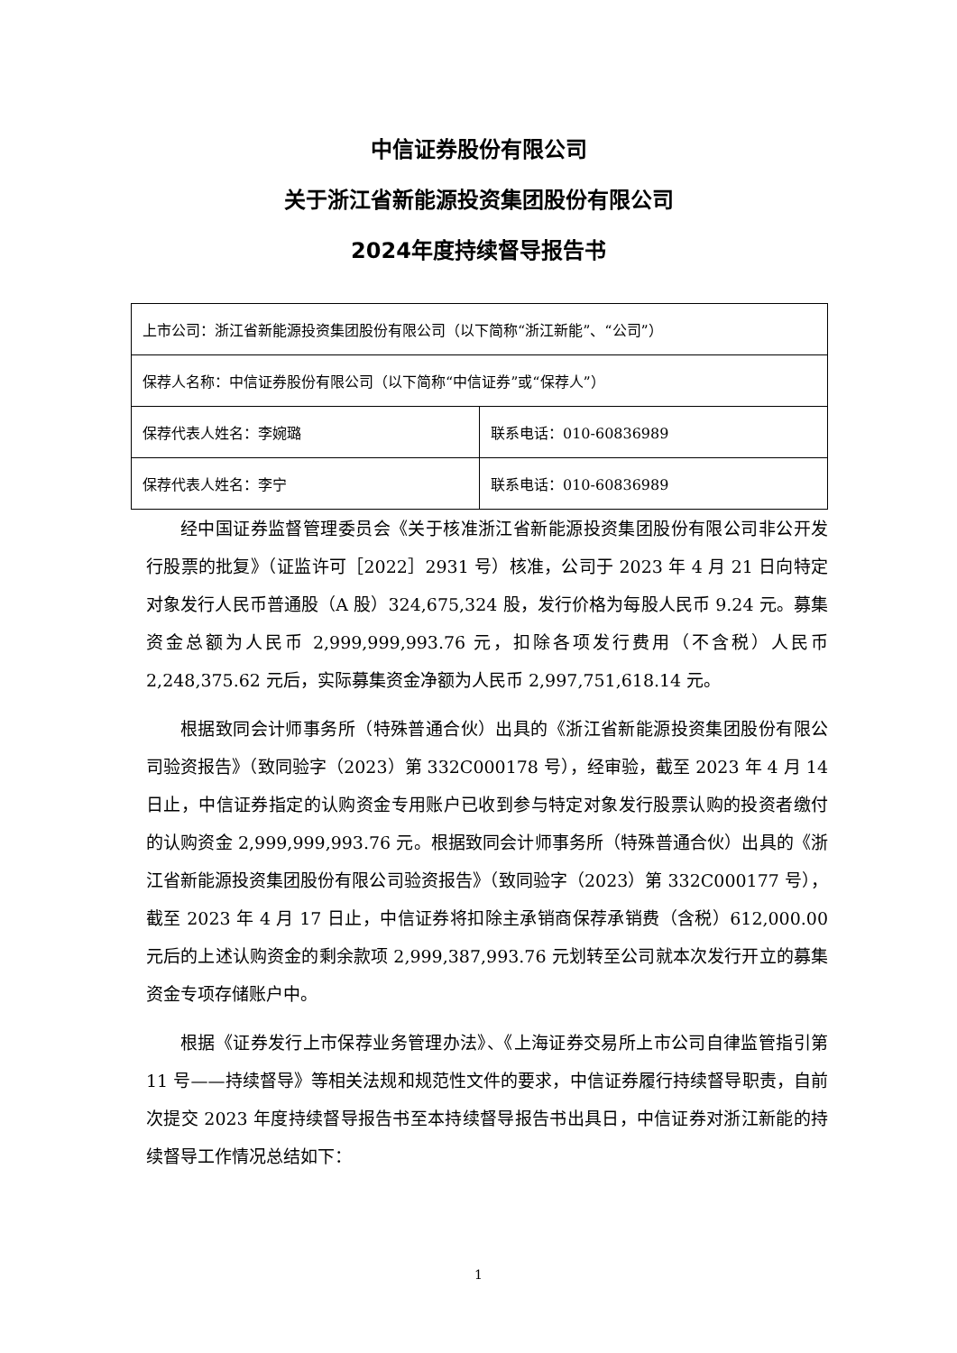中信证券股份有限公司
关于浙江省新能源投资集团股份有限公司
2024年度持续督导报告书
| 上市公司：浙江省新能源投资集团股份有限公司（以下简称“浙江新能”、“公司”） | |
| 保荐人名称：中信证券股份有限公司（以下简称“中信证券”或“保荐人”） | |
| 保荐代表人姓名：李婉璐 | 联系电话：010-60836989 |
| 保荐代表人姓名：李宁 | 联系电话：010-60836989 |
经中国证券监督管理委员会《关于核准浙江省新能源投资集团股份有限公司非公开发行股票的批复》（证监许可［2022］2931 号）核准，公司于 2023 年 4 月 21 日向特定对象发行人民币普通股（A 股）324,675,324 股，发行价格为每股人民币 9.24 元。募集资金总额为人民币 2,999,999,993.76 元，扣除各项发行费用（不含税）人民币 2,248,375.62 元后，实际募集资金净额为人民币 2,997,751,618.14 元。
根据致同会计师事务所（特殊普通合伙）出具的《浙江省新能源投资集团股份有限公司验资报告》（致同验字（2023）第 332C000178 号），经审验，截至 2023 年 4 月 14 日止，中信证券指定的认购资金专用账户已收到参与特定对象发行股票认购的投资者缴付的认购资金 2,999,999,993.76 元。根据致同会计师事务所（特殊普通合伙）出具的《浙江省新能源投资集团股份有限公司验资报告》（致同验字（2023）第 332C000177 号），截至 2023 年 4 月 17 日止，中信证券将扣除主承销商保荐承销费（含税）612,000.00 元后的上述认购资金的剩余款项 2,999,387,993.76 元划转至公司就本次发行开立的募集资金专项存储账户中。
根据《证券发行上市保荐业务管理办法》、《上海证券交易所上市公司自律监管指引第 11 号——持续督导》等相关法规和规范性文件的要求，中信证券履行持续督导职责，自前次提交 2023 年度持续督导报告书至本持续督导报告书出具日，中信证券对浙江新能的持续督导工作情况总结如下：
1